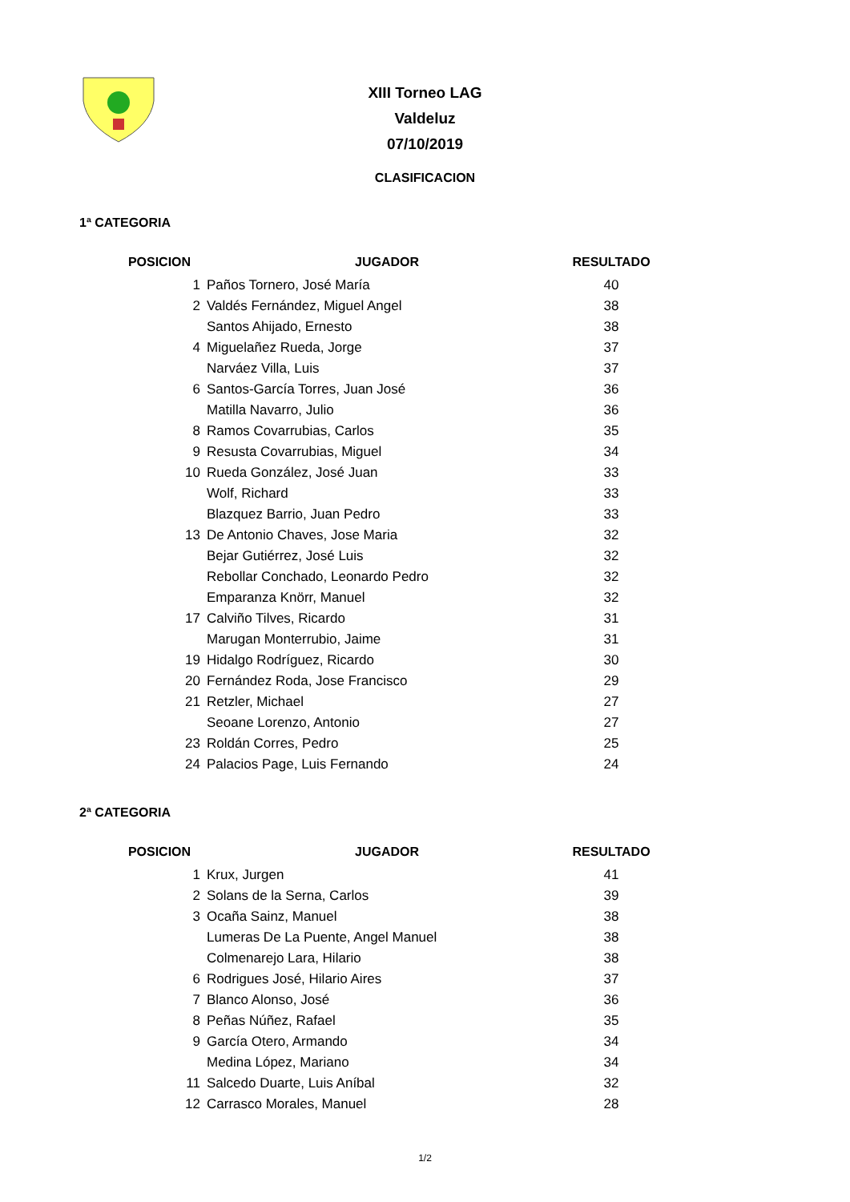XIII Torneo LAG
Valdeluz
07/10/2019
CLASIFICACION
1ª CATEGORIA
| POSICION | JUGADOR | RESULTADO |
| --- | --- | --- |
| 1 | Paños Tornero, José María | 40 |
| 2 | Valdés Fernández, Miguel Angel | 38 |
| | Santos Ahijado, Ernesto | 38 |
| 4 | Miguelañez Rueda, Jorge | 37 |
| | Narváez Villa, Luis | 37 |
| 6 | Santos-García Torres, Juan José | 36 |
| | Matilla Navarro, Julio | 36 |
| 8 | Ramos Covarrubias, Carlos | 35 |
| 9 | Resusta Covarrubias, Miguel | 34 |
| 10 | Rueda González, José Juan | 33 |
| | Wolf, Richard | 33 |
| | Blazquez Barrio, Juan Pedro | 33 |
| 13 | De Antonio Chaves, Jose Maria | 32 |
| | Bejar Gutiérrez, José Luis | 32 |
| | Rebollar Conchado, Leonardo Pedro | 32 |
| | Emparanza Knörr, Manuel | 32 |
| 17 | Calviño Tilves, Ricardo | 31 |
| | Marugan Monterrubio, Jaime | 31 |
| 19 | Hidalgo Rodríguez, Ricardo | 30 |
| 20 | Fernández Roda, Jose Francisco | 29 |
| 21 | Retzler, Michael | 27 |
| | Seoane Lorenzo, Antonio | 27 |
| 23 | Roldán Corres, Pedro | 25 |
| 24 | Palacios Page, Luis Fernando | 24 |
2ª CATEGORIA
| POSICION | JUGADOR | RESULTADO |
| --- | --- | --- |
| 1 | Krux, Jurgen | 41 |
| 2 | Solans de la Serna, Carlos | 39 |
| 3 | Ocaña Sainz, Manuel | 38 |
| | Lumeras De La Puente, Angel Manuel | 38 |
| | Colmenarejo Lara, Hilario | 38 |
| 6 | Rodrigues José, Hilario Aires | 37 |
| 7 | Blanco Alonso, José | 36 |
| 8 | Peñas Núñez, Rafael | 35 |
| 9 | García Otero, Armando | 34 |
| | Medina López, Mariano | 34 |
| 11 | Salcedo Duarte, Luis Aníbal | 32 |
| 12 | Carrasco Morales, Manuel | 28 |
1/2